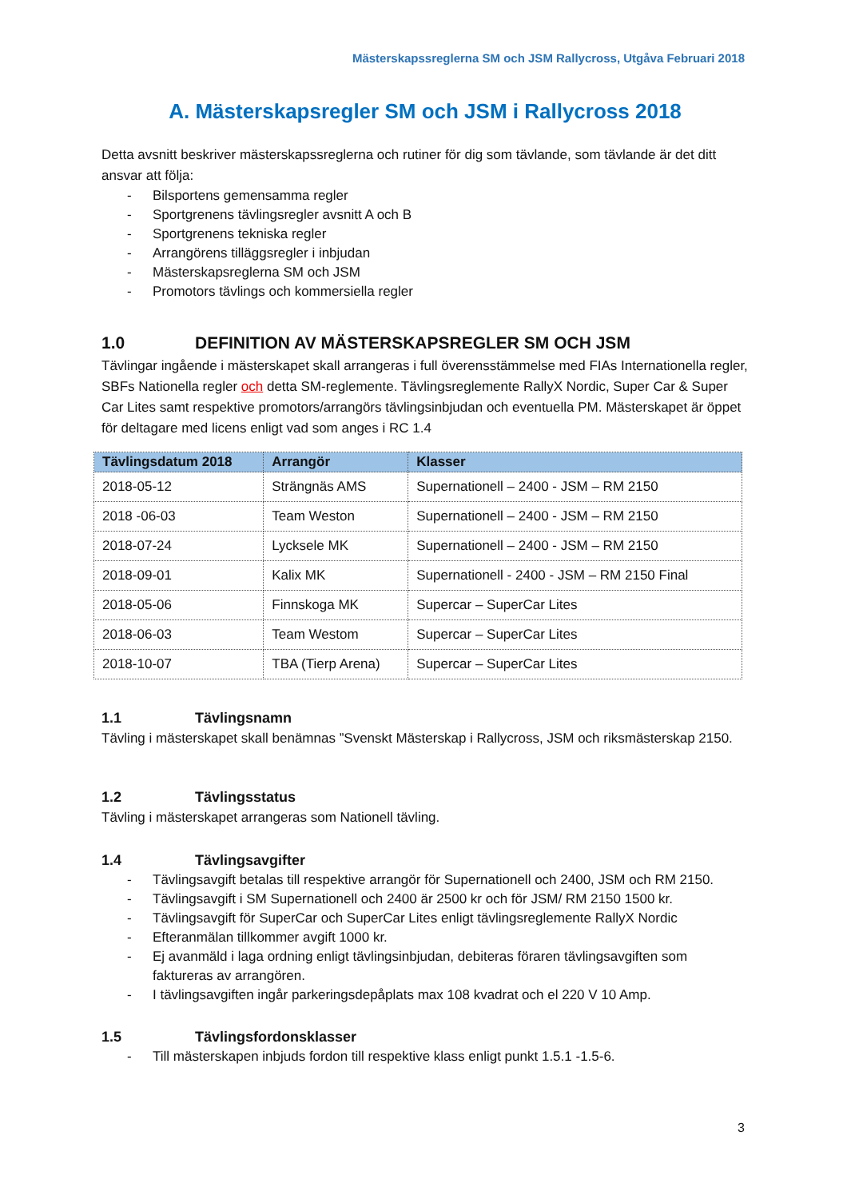Mästerskapssreglerna SM och JSM Rallycross, Utgåva Februari 2018
A. Mästerskapsregler SM och JSM i Rallycross 2018
Detta avsnitt beskriver mästerskapssreglerna och rutiner för dig som tävlande, som tävlande är det ditt ansvar att följa:
- Bilsportens gemensamma regler
- Sportgrenens tävlingsregler avsnitt A och B
- Sportgrenens tekniska regler
- Arrangörens tilläggsregler i inbjudan
- Mästerskapsreglerna SM och JSM
- Promotors tävlings och kommersiella regler
1.0 DEFINITION AV MÄSTERSKAPSREGLER SM OCH JSM
Tävlingar ingående i mästerskapet skall arrangeras i full överensstämmelse med FIAs Internationella regler, SBFs Nationella regler och detta SM-reglemente. Tävlingsreglemente RallyX Nordic, Super Car & Super Car Lites samt respektive promotors/arrangörs tävlingsinbjudan och eventuella PM. Mästerskapet är öppet för deltagare med licens enligt vad som anges i RC 1.4
| Tävlingsdatum 2018 | Arrangör | Klasser |
| --- | --- | --- |
| 2018-05-12 | Strängnäs AMS | Supernationell – 2400 - JSM – RM 2150 |
| 2018 -06-03 | Team Weston | Supernationell – 2400 - JSM – RM 2150 |
| 2018-07-24 | Lycksele MK | Supernationell – 2400 - JSM – RM 2150 |
| 2018-09-01 | Kalix MK | Supernationell - 2400 - JSM – RM 2150 Final |
| 2018-05-06 | Finnskoga MK | Supercar – SuperCar Lites |
| 2018-06-03 | Team Westom | Supercar – SuperCar Lites |
| 2018-10-07 | TBA (Tierp Arena) | Supercar – SuperCar Lites |
1.1 Tävlingsnamn
Tävling i mästerskapet skall benämnas ”Svenskt Mästerskap i Rallycross, JSM och riksmästerskap 2150.
1.2 Tävlingsstatus
Tävling i mästerskapet arrangeras som Nationell tävling.
1.4 Tävlingsavgifter
- Tävlingsavgift betalas till respektive arrangör för Supernationell och 2400, JSM och RM 2150.
- Tävlingsavgift i SM Supernationell och 2400 är 2500 kr och för JSM/ RM 2150 1500 kr.
- Tävlingsavgift för SuperCar och SuperCar Lites enligt tävlingsreglemente RallyX Nordic
- Efteranmälan tillkommer avgift 1000 kr.
- Ej avanmäld i laga ordning enligt tävlingsinbjudan, debiteras föraren tävlingsavgiften som faktureras av arrangören.
- I tävlingsavgiften ingår parkeringsdepåplats max 108 kvadrat och el 220 V 10 Amp.
1.5 Tävlingsfordonsklasser
- Till mästerskapen inbjuds fordon till respektive klass enligt punkt 1.5.1 -1.5-6.
3